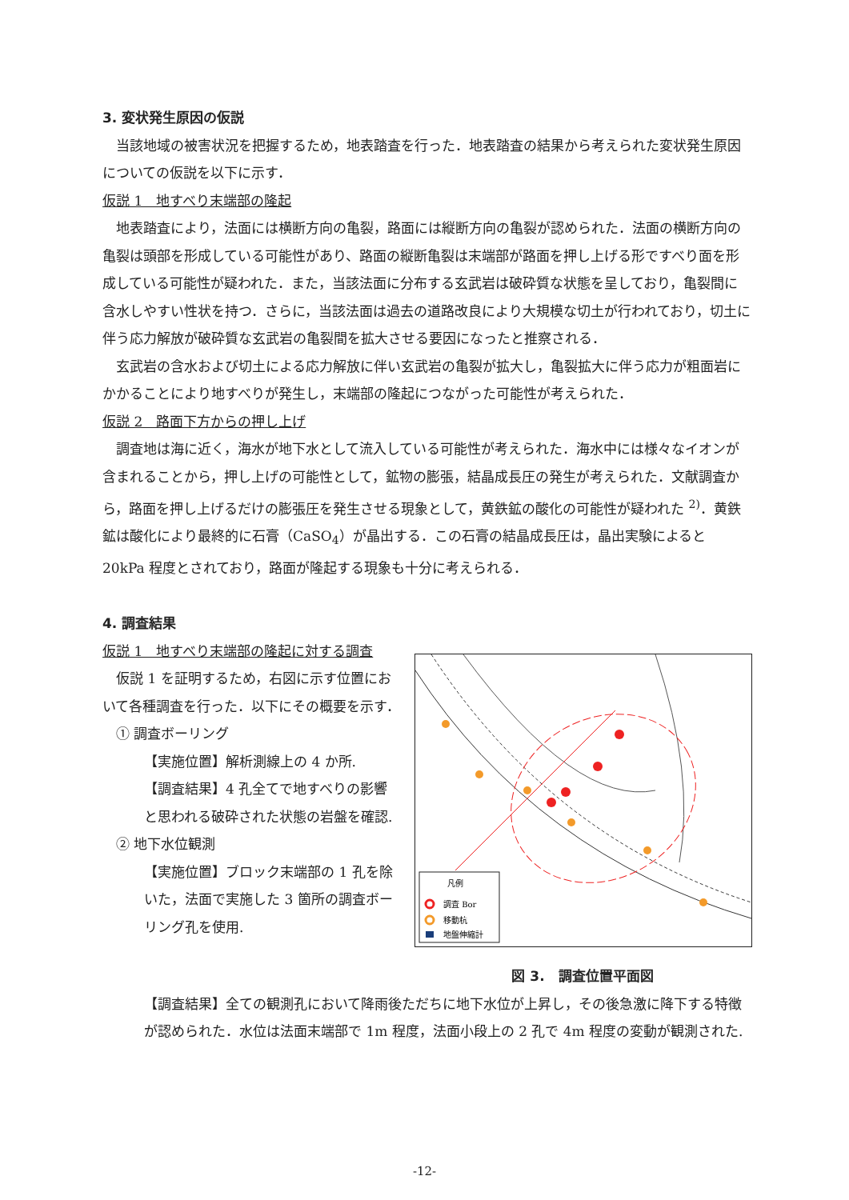3. 変状発生原因の仮説
当該地域の被害状況を把握するため，地表踏査を行った．地表踏査の結果から考えられた変状発生原因についての仮説を以下に示す．
仮説 1　地すべり末端部の隆起
地表踏査により，法面には横断方向の亀裂，路面には縦断方向の亀裂が認められた．法面の横断方向の亀裂は頭部を形成している可能性があり、路面の縦断亀裂は末端部が路面を押し上げる形ですべり面を形成している可能性が疑われた．また，当該法面に分布する玄武岩は破砕質な状態を呈しており，亀裂間に含水しやすい性状を持つ．さらに，当該法面は過去の道路改良により大規模な切土が行われており，切土に伴う応力解放が破砕質な玄武岩の亀裂間を拡大させる要因になったと推察される．
玄武岩の含水および切土による応力解放に伴い玄武岩の亀裂が拡大し，亀裂拡大に伴う応力が粗面岩にかかることにより地すべりが発生し，末端部の隆起につながった可能性が考えられた．
仮説 2　路面下方からの押し上げ
調査地は海に近く，海水が地下水として流入している可能性が考えられた．海水中には様々なイオンが含まれることから，押し上げの可能性として，鉱物の膨張，結晶成長圧の発生が考えられた．文献調査から，路面を押し上げるだけの膨張圧を発生させる現象として，黄鉄鉱の酸化の可能性が疑われた <sup>2)</sup>．黄鉄鉱は酸化により最終的に石膏（CaSO<sub>4</sub>）が晶出する．この石膏の結晶成長圧は，晶出実験によると 20kPa 程度とされており，路面が隆起する現象も十分に考えられる．
4. 調査結果
仮説 1　地すべり末端部の隆起に対する調査
仮説 1 を証明するため，右図に示す位置において各種調査を行った．以下にその概要を示す．
　① 調査ボーリング
【実施位置】解析測線上の 4 か所.
【調査結果】4 孔全てで地すべりの影響と思われる破砕された状態の岩盤を確認.
　② 地下水位観測
【実施位置】ブロック末端部の 1 孔を除いた，法面で実施した 3 箇所の調査ボーリング孔を使用.
凡例
調査 Bor
移動杭
地盤伸縮計
図 3.　調査位置平面図
【調査結果】全ての観測孔において降雨後ただちに地下水位が上昇し，その後急激に降下する特徴が認められた．水位は法面末端部で 1m 程度，法面小段上の 2 孔で 4m 程度の変動が観測された.
-12-